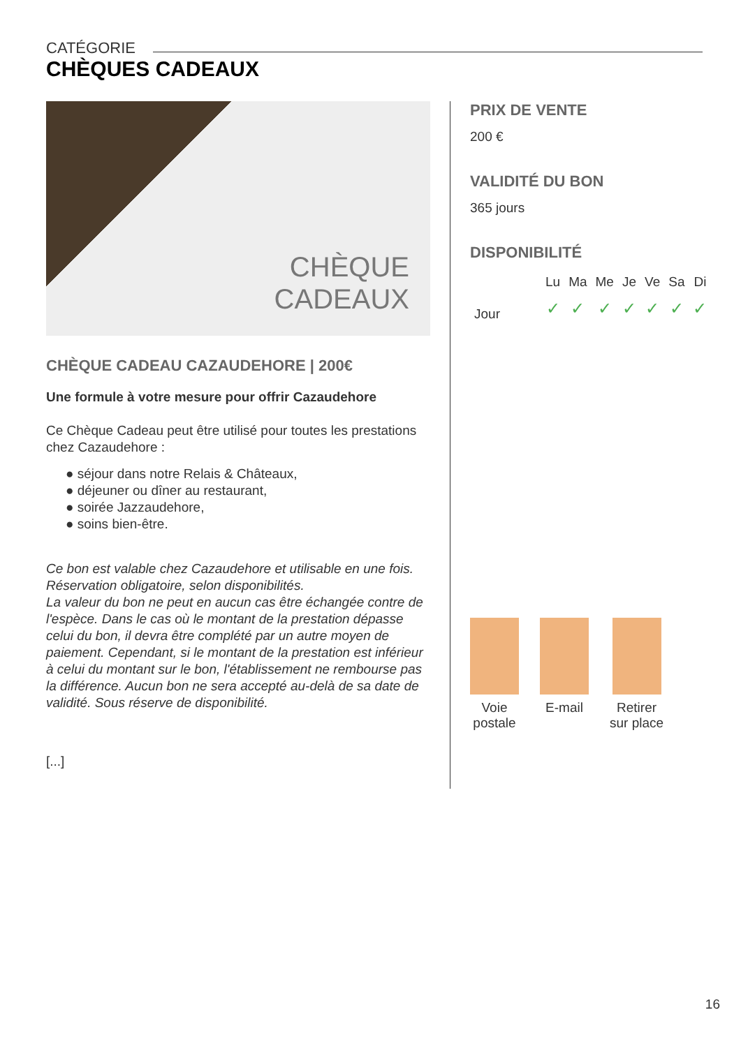CATÉGORIE
CHÈQUES CADEAUX
CHÈQUE
CADEAUX
CHÈQUE CADEAU CAZAUDEHORE | 200€
Une formule à votre mesure pour offrir Cazaudehore
Ce Chèque Cadeau peut être utilisé pour toutes les prestations chez Cazaudehore :
● séjour dans notre Relais & Châteaux,
● déjeuner ou dîner au restaurant,
● soirée Jazzaudehore,
● soins bien-être.
Ce bon est valable chez Cazaudehore et utilisable en une fois.
Réservation obligatoire, selon disponibilités.
La valeur du bon ne peut en aucun cas être échangée contre de l'espèce. Dans le cas où le montant de la prestation dépasse celui du bon, il devra être complété par un autre moyen de paiement. Cependant, si le montant de la prestation est inférieur à celui du montant sur le bon, l'établissement ne rembourse pas la différence. Aucun bon ne sera accepté au-delà de sa date de validité. Sous réserve de disponibilité.
[...]
PRIX DE VENTE
200 €
VALIDITÉ DU BON
365 jours
DISPONIBILITÉ
| | Lu | Ma | Me | Je | Ve | Sa | Di |
| --- | --- | --- | --- | --- | --- | --- | --- |
| Jour | ✓ | ✓ | ✓ | ✓ | ✓ | ✓ | ✓ |
Voie
postale
E-mail Retirer
sur place
16